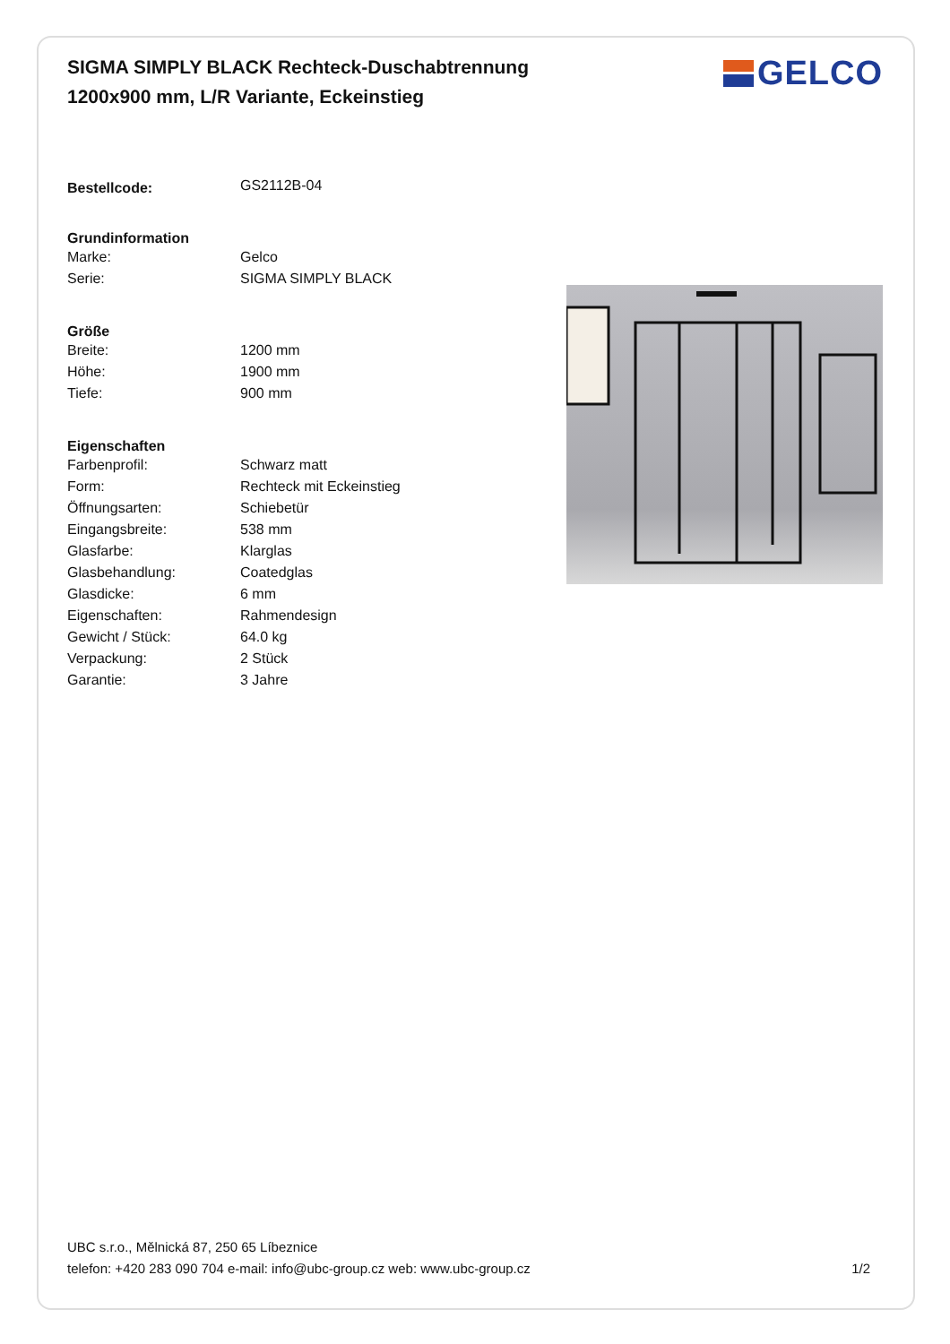SIGMA SIMPLY BLACK Rechteck-Duschabtrennung 1200x900 mm, L/R Variante, Eckeinstieg
GELCO
| Bestellcode: | GS2112B-04 |
| Grundinformation | |
| Marke: | Gelco |
| Serie: | SIGMA SIMPLY BLACK |
| Größe | |
| Breite: | 1200 mm |
| Höhe: | 1900 mm |
| Tiefe: | 900 mm |
| Eigenschaften | |
| Farbenprofil: | Schwarz matt |
| Form: | Rechteck mit Eckeinstieg |
| Öffnungsarten: | Schiebetür |
| Eingangsbreite: | 538 mm |
| Glasfarbe: | Klarglas |
| Glasbehandlung: | Coatedglas |
| Glasdicke: | 6 mm |
| Eigenschaften: | Rahmendesign |
| Gewicht / Stück: | 64.0 kg |
| Verpackung: | 2 Stück |
| Garantie: | 3 Jahre |
UBC s.r.o., Mělnická 87, 250 65 Líbeznice
telefon: +420 283 090 704 e-mail: info@ubc-group.cz web: www.ubc-group.cz
1/2